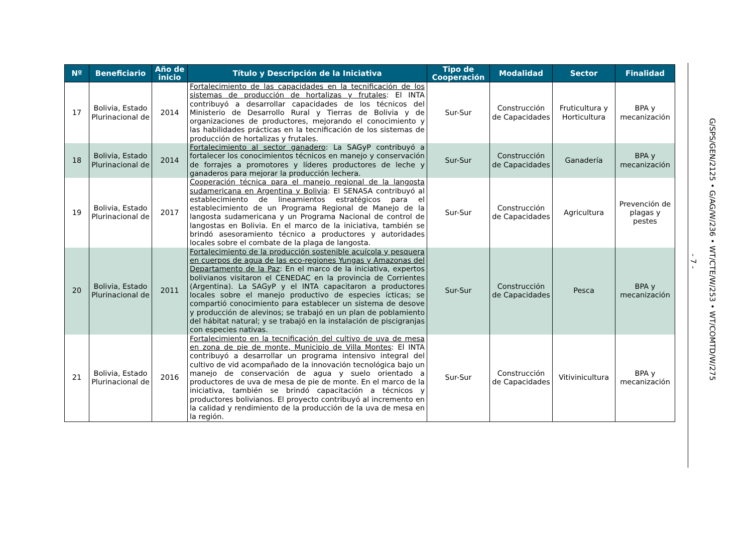| Nº | Beneficiario | Año de inicio | Título y Descripción de la Iniciativa | Tipo de Cooperación | Modalidad | Sector | Finalidad |
| --- | --- | --- | --- | --- | --- | --- | --- |
| 17 | Bolivia, Estado Plurinacional de | 2014 | Fortalecimiento de las capacidades en la tecnificación de los sistemas de producción de hortalizas y frutales : El INTA contribuyó a desarrollar capacidades de los técnicos del Ministerio de Desarrollo Rural y Tierras de Bolivia y de organizaciones de productores, mejorando el conocimiento y las habilidades prácticas en la tecnificación de los sistemas de producción de hortalizas y frutales. | Sur-Sur | Construcción de Capacidades | Fruticultura y Horticultura | BPA y mecanización |
| 18 | Bolivia, Estado Plurinacional de | 2014 | Fortalecimiento al sector ganadero : La SAGyP contribuyó a fortalecer los conocimientos técnicos en manejo y conservación de forrajes a promotores y líderes productores de leche y ganaderos para mejorar la producción lechera. | Sur-Sur | Construcción de Capacidades | Ganadería | BPA y mecanización |
| 19 | Bolivia, Estado Plurinacional de | 2017 | Cooperación técnica para el manejo regional de la langosta sudamericana en Argentina y Bolivia : El SENASA contribuyó al establecimiento de lineamientos estratégicos para el establecimiento de un Programa Regional de Manejo de la langosta sudamericana y un Programa Nacional de control de langostas en Bolivia. En el marco de la iniciativa, también se brindó asesoramiento técnico a productores y autoridades locales sobre el combate de la plaga de langosta. | Sur-Sur | Construcción de Capacidades | Agricultura | Prevención de plagas y pestes |
| 20 | Bolivia, Estado Plurinacional de | 2011 | Fortalecimiento de la producción sostenible acuícola y pesquera en cuerpos de agua de las eco-regiones Yungas y Amazonas del Departamento de la Paz : En el marco de la iniciativa, expertos bolivianos visitaron el CENEDAC en la provincia de Corrientes (Argentina). La SAGyP y el INTA capacitaron a productores locales sobre el manejo productivo de especies ícticas; se compartió conocimiento para establecer un sistema de desove y producción de alevinos; se trabajó en un plan de poblamiento del hábitat natural; y se trabajó en la instalación de piscigranjas con especies nativas. | Sur-Sur | Construcción de Capacidades | Pesca | BPA y mecanización |
| 21 | Bolivia, Estado Plurinacional de | 2016 | Fortalecimiento en la tecnificación del cultivo de uva de mesa en zona de pie de monte, Municipio de Villa Montes : El INTA contribuyó a desarrollar un programa intensivo integral del cultivo de vid acompañado de la innovación tecnológica bajo un manejo de conservación de agua y suelo orientado a productores de uva de mesa de pie de monte. En el marco de la iniciativa, también se brindó capacitación a técnicos y productores bolivianos. El proyecto contribuyó al incremento en la calidad y rendimiento de la producción de la uva de mesa en la región. | Sur-Sur | Construcción de Capacidades | Vitivinicultura | BPA y mecanización |
- 7 -
G/SPS/GEN/2125 • G/AG/W/236 • WT/CTE/W/253 • WT/COMTD/W/275